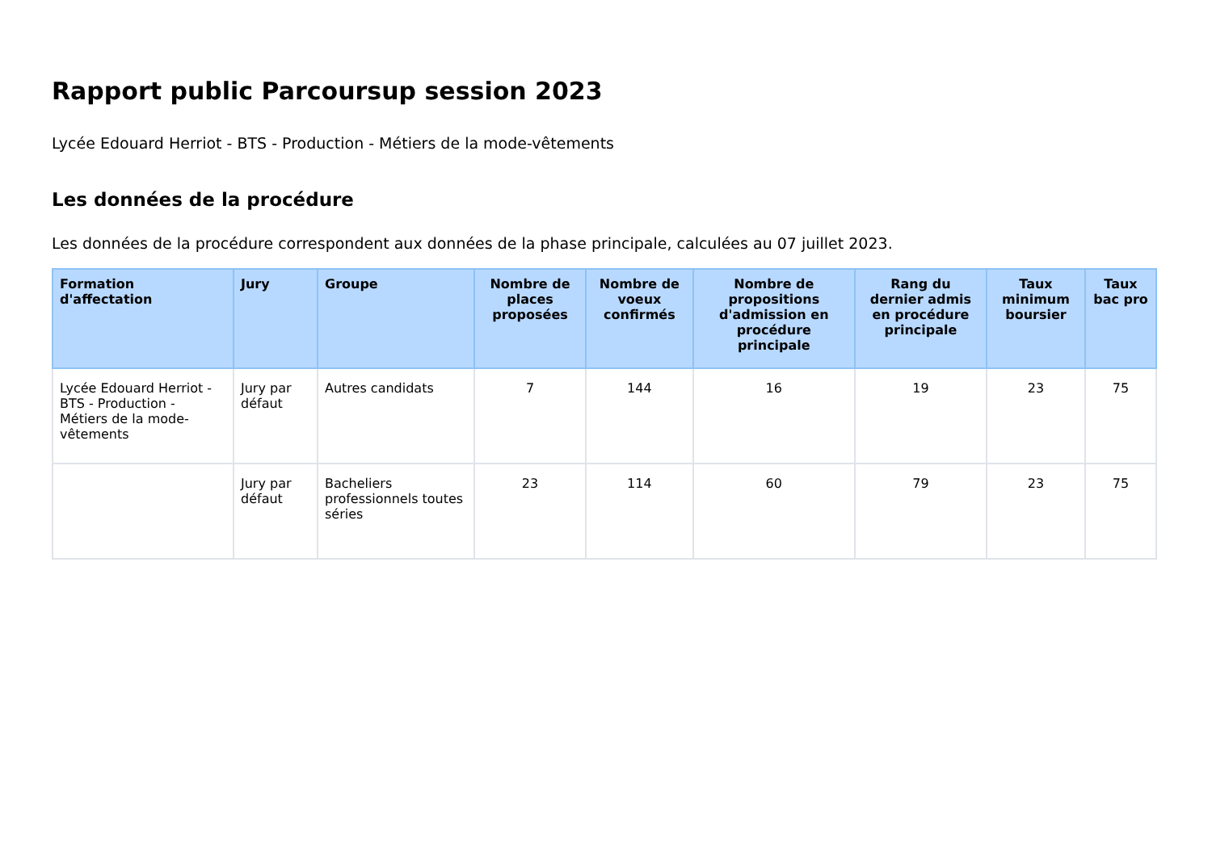Rapport public Parcoursup session 2023
Lycée Edouard Herriot - BTS - Production - Métiers de la mode-vêtements
Les données de la procédure
Les données de la procédure correspondent aux données de la phase principale, calculées au 07 juillet 2023.
| Formation d'affectation | Jury | Groupe | Nombre de places proposées | Nombre de voeux confirmés | Nombre de propositions d'admission en procédure principale | Rang du dernier admis en procédure principale | Taux minimum boursier | Taux bac pro |
| --- | --- | --- | --- | --- | --- | --- | --- | --- |
| Lycée Edouard Herriot - BTS - Production - Métiers de la mode-vêtements | Jury par défaut | Autres candidats | 7 | 144 | 16 | 19 | 23 | 75 |
| | Jury par défaut | Bacheliers professionnels toutes séries | 23 | 114 | 60 | 79 | 23 | 75 |